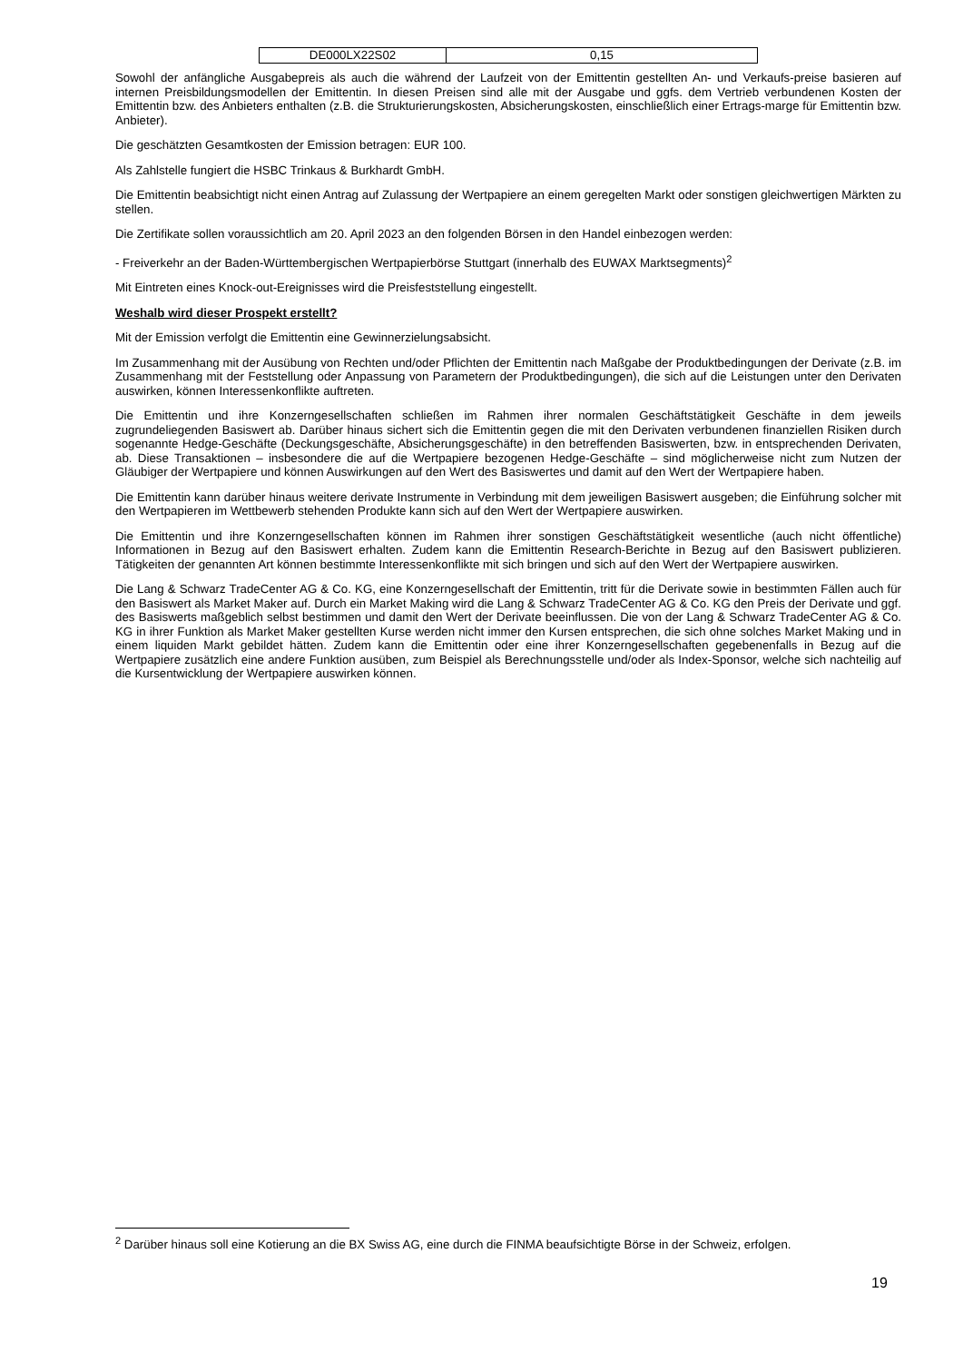| DE000LX22S02 | 0,15 |
Sowohl der anfängliche Ausgabepreis als auch die während der Laufzeit von der Emittentin gestellten An- und Verkaufs-preise basieren auf internen Preisbildungsmodellen der Emittentin. In diesen Preisen sind alle mit der Ausgabe und ggfs. dem Vertrieb verbundenen Kosten der Emittentin bzw. des Anbieters enthalten (z.B. die Strukturierungskosten, Absicherungskosten, einschließlich einer Ertrags-marge für Emittentin bzw. Anbieter).
Die geschätzten Gesamtkosten der Emission betragen: EUR 100.
Als Zahlstelle fungiert die HSBC Trinkaus & Burkhardt GmbH.
Die Emittentin beabsichtigt nicht einen Antrag auf Zulassung der Wertpapiere an einem geregelten Markt oder sonstigen gleichwertigen Märkten zu stellen.
Die Zertifikate sollen voraussichtlich am 20. April 2023 an den folgenden Börsen in den Handel einbezogen werden:
- Freiverkehr an der Baden-Württembergischen Wertpapierbörse Stuttgart (innerhalb des EUWAX Marktsegments)<sup>2</sup>
Mit Eintreten eines Knock-out-Ereignisses wird die Preisfeststellung eingestellt.
Weshalb wird dieser Prospekt erstellt?
Mit der Emission verfolgt die Emittentin eine Gewinnerzielungsabsicht.
Im Zusammenhang mit der Ausübung von Rechten und/oder Pflichten der Emittentin nach Maßgabe der Produktbedingungen der Derivate (z.B. im Zusammenhang mit der Feststellung oder Anpassung von Parametern der Produktbedingungen), die sich auf die Leistungen unter den Derivaten auswirken, können Interessenkonflikte auftreten.
Die Emittentin und ihre Konzerngesellschaften schließen im Rahmen ihrer normalen Geschäftstätigkeit Geschäfte in dem jeweils zugrundeliegenden Basiswert ab. Darüber hinaus sichert sich die Emittentin gegen die mit den Derivaten verbundenen finanziellen Risiken durch sogenannte Hedge-Geschäfte (Deckungsgeschäfte, Absicherungsgeschäfte) in den betreffenden Basiswerten, bzw. in entsprechenden Derivaten, ab. Diese Transaktionen – insbesondere die auf die Wertpapiere bezogenen Hedge-Geschäfte – sind möglicherweise nicht zum Nutzen der Gläubiger der Wertpapiere und können Auswirkungen auf den Wert des Basiswertes und damit auf den Wert der Wertpapiere haben.
Die Emittentin kann darüber hinaus weitere derivate Instrumente in Verbindung mit dem jeweiligen Basiswert ausgeben; die Einführung solcher mit den Wertpapieren im Wettbewerb stehenden Produkte kann sich auf den Wert der Wertpapiere auswirken.
Die Emittentin und ihre Konzerngesellschaften können im Rahmen ihrer sonstigen Geschäftstätigkeit wesentliche (auch nicht öffentliche) Informationen in Bezug auf den Basiswert erhalten. Zudem kann die Emittentin Research-Berichte in Bezug auf den Basiswert publizieren. Tätigkeiten der genannten Art können bestimmte Interessenkonflikte mit sich bringen und sich auf den Wert der Wertpapiere auswirken.
Die Lang & Schwarz TradeCenter AG & Co. KG, eine Konzerngesellschaft der Emittentin, tritt für die Derivate sowie in bestimmten Fällen auch für den Basiswert als Market Maker auf. Durch ein Market Making wird die Lang & Schwarz TradeCenter AG & Co. KG den Preis der Derivate und ggf. des Basiswerts maßgeblich selbst bestimmen und damit den Wert der Derivate beeinflussen. Die von der Lang & Schwarz TradeCenter AG & Co. KG in ihrer Funktion als Market Maker gestellten Kurse werden nicht immer den Kursen entsprechen, die sich ohne solches Market Making und in einem liquiden Markt gebildet hätten. Zudem kann die Emittentin oder eine ihrer Konzerngesellschaften gegebenenfalls in Bezug auf die Wertpapiere zusätzlich eine andere Funktion ausüben, zum Beispiel als Berechnungsstelle und/oder als Index-Sponsor, welche sich nachteilig auf die Kursentwicklung der Wertpapiere auswirken können.
<sup>2</sup> Darüber hinaus soll eine Kotierung an die BX Swiss AG, eine durch die FINMA beaufsichtigte Börse in der Schweiz, erfolgen.
19